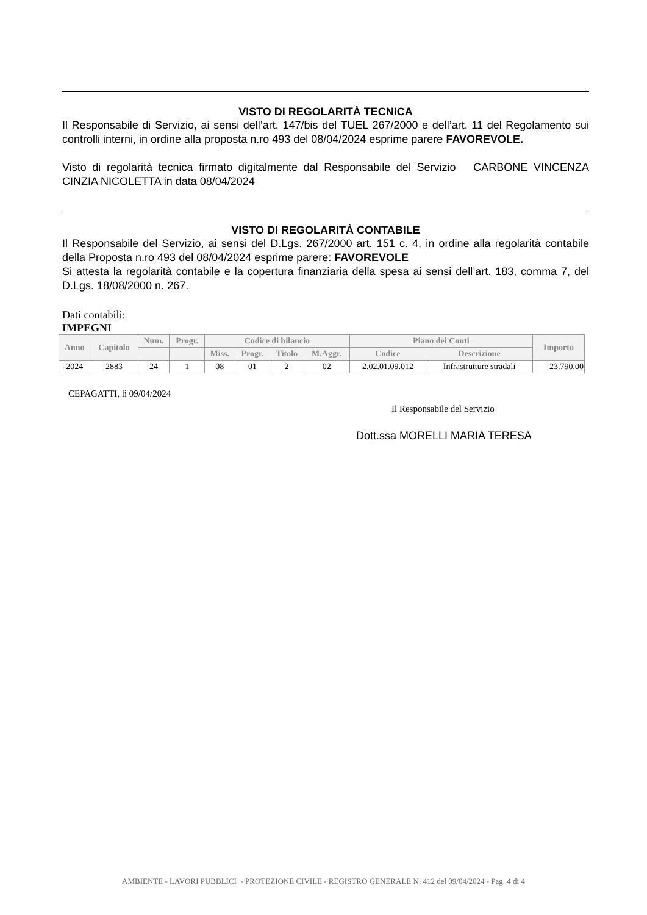VISTO DI REGOLARITÀ TECNICA
Il Responsabile di Servizio, ai sensi dell’art. 147/bis del TUEL 267/2000 e dell’art. 11 del Regolamento sui controlli interni, in ordine alla proposta n.ro 493 del 08/04/2024 esprime parere FAVOREVOLE.
Visto di regolarità tecnica firmato digitalmente dal Responsabile del Servizio CARBONE VINCENZA CINZIA NICOLETTA in data 08/04/2024
VISTO DI REGOLARITÀ CONTABILE
Il Responsabile del Servizio, ai sensi del D.Lgs. 267/2000 art. 151 c. 4, in ordine alla regolarità contabile della Proposta n.ro 493 del 08/04/2024 esprime parere: FAVOREVOLE
Si attesta la regolarità contabile e la copertura finanziaria della spesa ai sensi dell’art. 183, comma 7, del D.Lgs. 18/08/2000 n. 267.
Dati contabili:
IMPEGNI
| Anno | Capitolo | Num. | Progr. | Codice di bilancio | | | | Piano dei Conti | | Importo |
| --- | --- | --- | --- | --- | --- | --- | --- | --- | --- | --- |
| | | | | Miss. | Progr. | Titolo | M.Aggr. | Codice | Descrizione | |
| 2024 | 2883 | 24 | 1 | 08 | 01 | 2 | 02 | 2.02.01.09.012 | Infrastrutture stradali | 23.790,00 |
CEPAGATTI, lì 09/04/2024
Il Responsabile del Servizio
Dott.ssa MORELLI MARIA TERESA
AMBIENTE - LAVORI PUBBLICI - PROTEZIONE CIVILE - REGISTRO GENERALE N. 412 del 09/04/2024 - Pag. 4 di 4